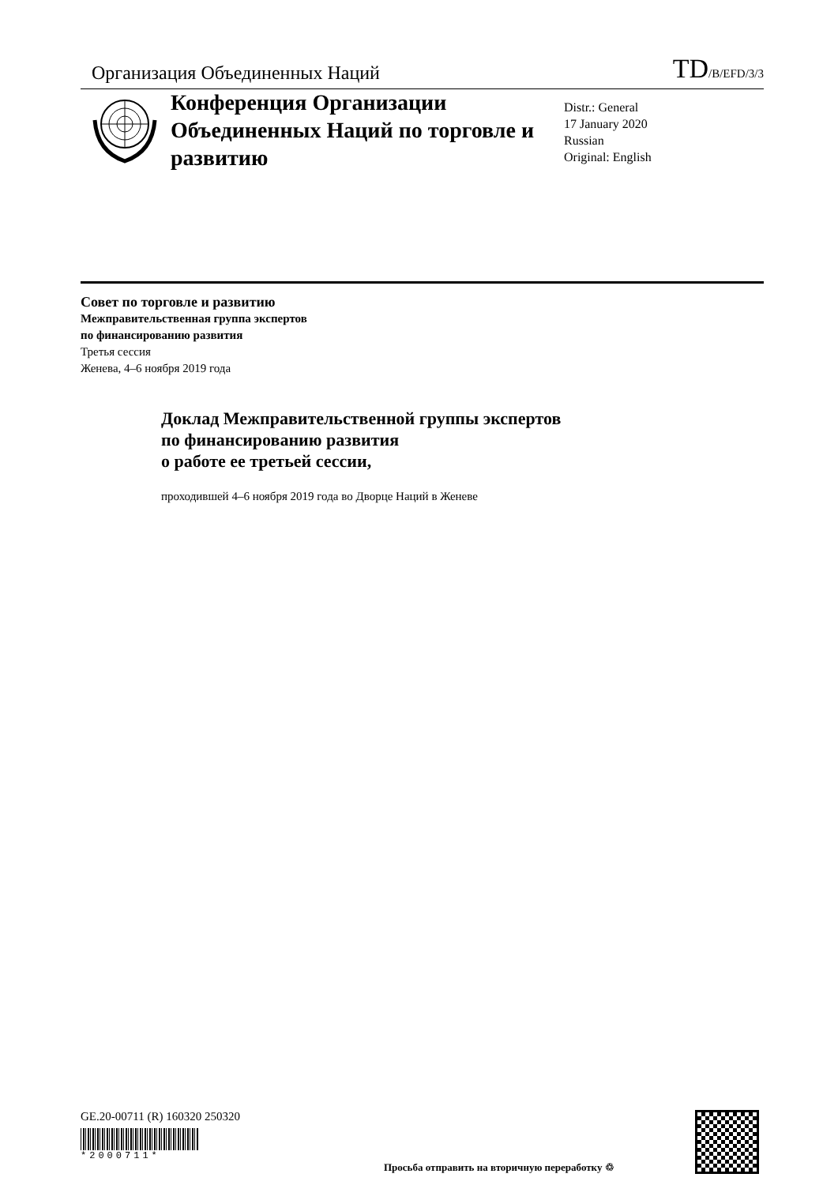Организация Объединенных Наций
TD/B/EFD/3/3
Конференция Организации Объединенных Наций по торговле и развитию
Distr.: General
17 January 2020
Russian
Original: English
Совет по торговле и развитию
Межправительственная группа экспертов
по финансированию развития
Третья сессия
Женева, 4–6 ноября 2019 года
Доклад Межправительственной группы экспертов
по финансированию развития
о работе ее третьей сессии,
проходившей 4–6 ноября 2019 года во Дворце Наций в Женеве
GE.20-00711 (R) 160320 250320
*2000711*
Просьба отправить на вторичную переработку ♲